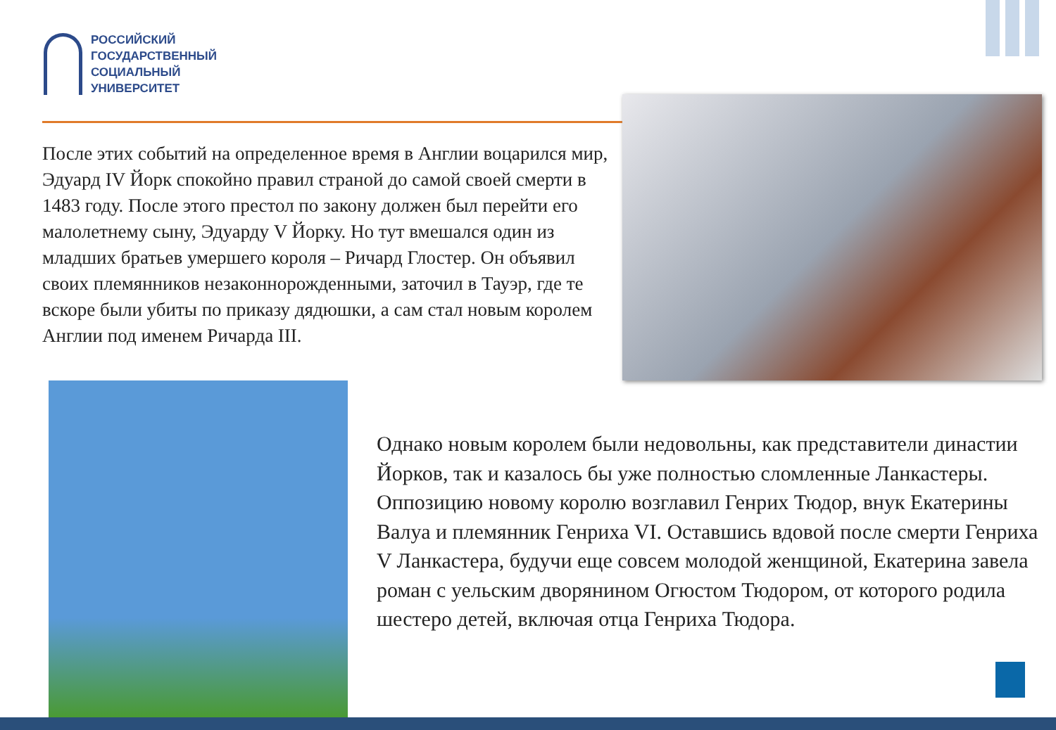РОССИЙСКИЙ
ГОСУДАРСТВЕННЫЙ
СОЦИАЛЬНЫЙ
УНИВЕРСИТЕТ
После этих событий на определенное время в Англии воцарился мир, Эдуард IV Йорк спокойно правил страной до самой своей смерти в 1483 году. После этого престол по закону должен был перейти его малолетнему сыну, Эдуарду V Йорку. Но тут вмешался один из младших братьев умершего короля – Ричард Глостер. Он объявил своих племянников незаконнорожденными, заточил в Тауэр, где те вскоре были убиты по приказу дядюшки, а сам стал новым королем Англии под именем Ричарда III.
Однако новым королем были недовольны, как представители династии Йорков, так и казалось бы уже полностью сломленные Ланкастеры. Оппозицию новому королю возглавил Генрих Тюдор, внук Екатерины Валуа и племянник Генриха VI. Оставшись вдовой после смерти Генриха V Ланкастера, будучи еще совсем молодой женщиной, Екатерина завела роман с уельским дворянином Огюстом Тюдором, от которого родила шестеро детей, включая отца Генриха Тюдора.